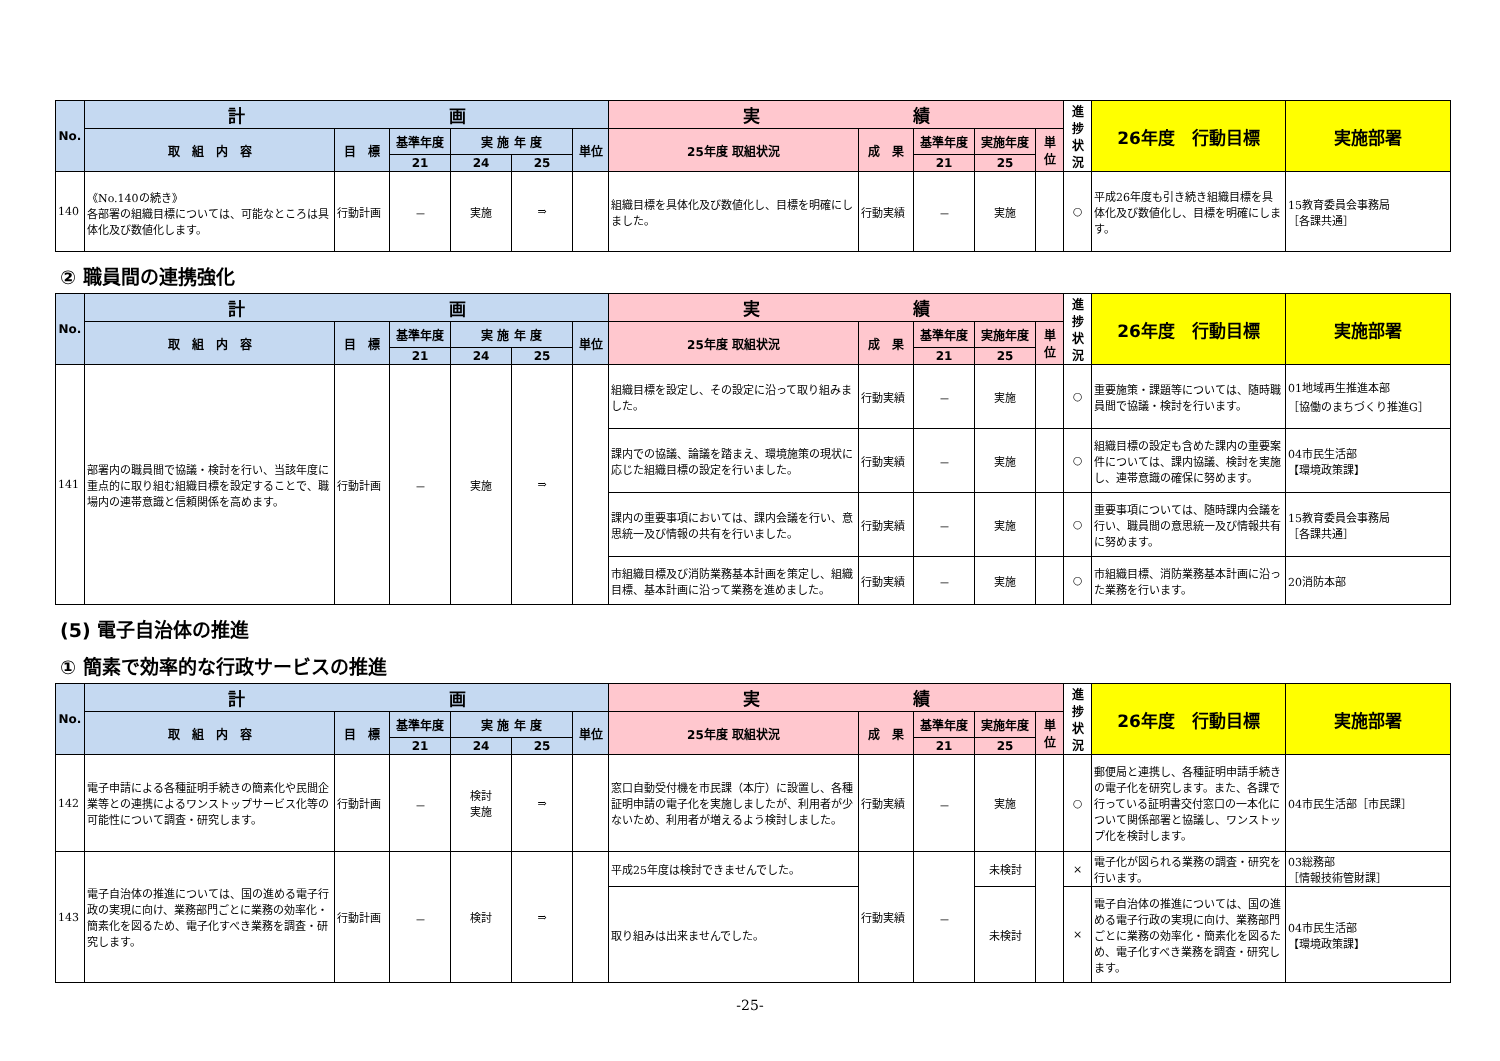| No. | 計 画 | | | | | | 実 績 | | | | | 進捗状況 | 26年度 行動目標 | 実施部署 |
| --- | --- | --- | --- | --- | --- | --- | --- | --- | --- | --- | --- | --- | --- | --- |
| | 取 組 内 容 | 目 標 | 基準年度 | 実 施 年 度 | | 単位 | 25年度 取組状況 | 成 果 | 基準年度 | 実施年度 | 単位 | | | |
| | | | 21 | 24 | 25 | | | | 21 | 25 | | | | |
| 140 | 《No.140の続き》 各部署の組織目標については、可能なところは具体化及び数値化します。 | 行動計画 | － | 実施 | ⇒ | | 組織目標を具体化及び数値化し、目標を明確にしました。 | 行動実績 | － | 実施 | | ○ | 平成26年度も引き続き組織目標を具体化及び数値化し、目標を明確にします。 | 15教育委員会事務局 ［各課共通］ |
② 職員間の連携強化
| No. | 計 画 | | | | | | 実 績 | | | | | 進捗状況 | 26年度 行動目標 | 実施部署 |
| --- | --- | --- | --- | --- | --- | --- | --- | --- | --- | --- | --- | --- | --- | --- |
| | 取 組 内 容 | 目 標 | 基準年度 | 実 施 年 度 | | 単位 | 25年度 取組状況 | 成 果 | 基準年度 | 実施年度 | 単位 | | | |
| | | | 21 | 24 | 25 | | | | 21 | 25 | | | | |
| 141 | 部署内の職員間で協議・検討を行い、当該年度に重点的に取り組む組織目標を設定することで、職場内の連帯意識と信頼関係を高めます。 | 行動計画 | － | 実施 | ⇒ | | 組織目標を設定し、その設定に沿って取り組みました。 | 行動実績 | － | 実施 | | ○ | 重要施策・課題等については、随時職員間で協議・検討を行います。 | 01地域再生推進本部 ［協働のまちづくり推進G］ |
| | | | | | | | 課内での協議、論議を踏まえ、環境施策の現状に応じた組織目標の設定を行いました。 | 行動実績 | － | 実施 | | ○ | 組織目標の設定も含めた課内の重要案件については、課内協議、検討を実施し、連帯意識の確保に努めます。 | 04市民生活部 【環境政策課】 |
| | | | | | | | 課内の重要事項においては、課内会議を行い、意思統一及び情報の共有を行いました。 | 行動実績 | － | 実施 | | ○ | 重要事項については、随時課内会議を行い、職員間の意思統一及び情報共有に努めます。 | 15教育委員会事務局 ［各課共通］ |
| | | | | | | | 市組織目標及び消防業務基本計画を策定し、組織目標、基本計画に沿って業務を進めました。 | 行動実績 | － | 実施 | | ○ | 市組織目標、消防業務基本計画に沿った業務を行います。 | 20消防本部 |
(5) 電子自治体の推進
① 簡素で効率的な行政サービスの推進
| No. | 計 画 | | | | | | 実 績 | | | | | 進捗状況 | 26年度 行動目標 | 実施部署 |
| --- | --- | --- | --- | --- | --- | --- | --- | --- | --- | --- | --- | --- | --- | --- |
| | 取 組 内 容 | 目 標 | 基準年度 | 実 施 年 度 | | 単位 | 25年度 取組状況 | 成 果 | 基準年度 | 実施年度 | 単位 | | | |
| | | | 21 | 24 | 25 | | | | 21 | 25 | | | | |
| 142 | 電子申請による各種証明手続きの簡素化や民間企業等との連携によるワンストップサービス化等の可能性について調査・研究します。 | 行動計画 | － | 検討 実施 | ⇒ | | 窓口自動受付機を市民課（本庁）に設置し、各種証明申請の電子化を実施しましたが、利用者が少ないため、利用者が増えるよう検討しました。 | 行動実績 | － | 実施 | | ○ | 郵便局と連携し、各種証明申請手続きの電子化を研究します。また、各課で行っている証明書交付窓口の一本化について関係部署と協議し、ワンストップ化を検討します。 | 04市民生活部［市民課］ |
| 143 | 電子自治体の推進については、国の進める電子行政の実現に向け、業務部門ごとに業務の効率化・簡素化を図るため、電子化すべき業務を調査・研究します。 | 行動計画 | － | 検討 | ⇒ | | 平成25年度は検討できませんでした。 | 行動実績 | － | 未検討 | | × | 電子化が図られる業務の調査・研究を行います。 | 03総務部 ［情報技術管財課］ |
| | | | | | | | 取り組みは出来ませんでした。 | | | 未検討 | | × | 電子自治体の推進については、国の進める電子行政の実現に向け、業務部門ごとに業務の効率化・簡素化を図るため、電子化すべき業務を調査・研究します。 | 04市民生活部 【環境政策課】 |
-25-